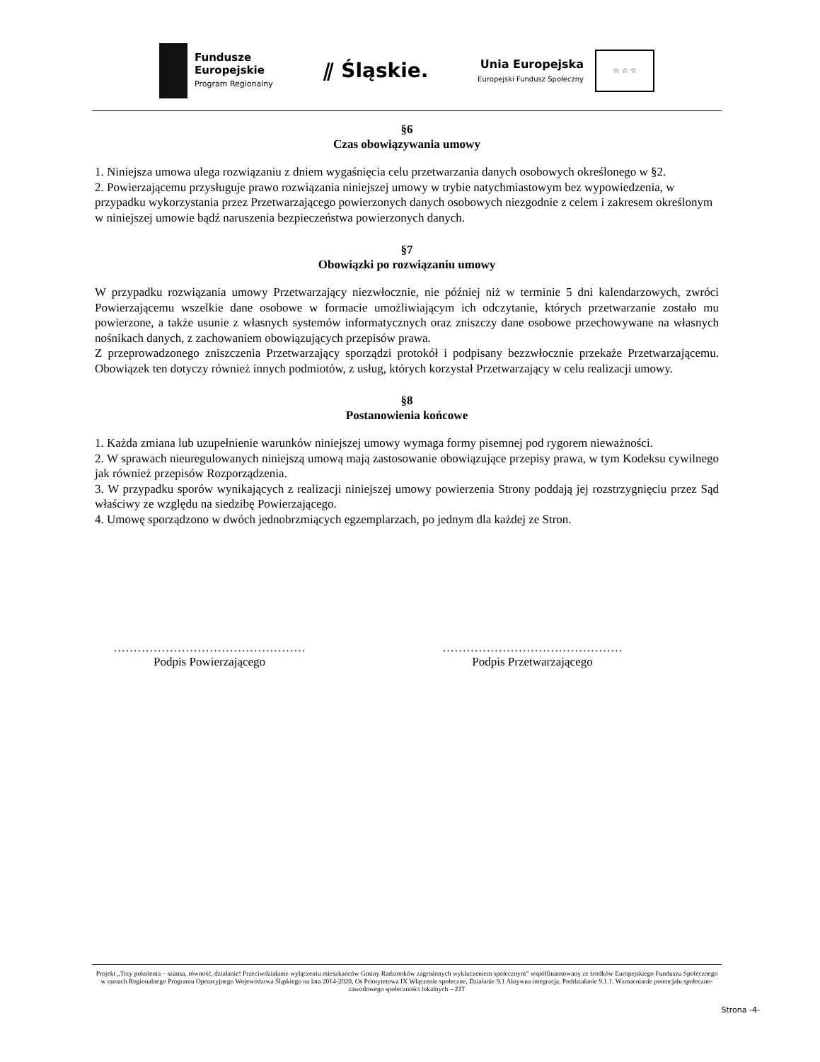Fundusze
Europejskie
Program Regionalny
⫽ Śląskie.
Unia Europejska
Europejski Fundusz Społeczny
☆ ☆ ☆
§6
Czas obowiązywania umowy
1. Niniejsza umowa ulega rozwiązaniu z dniem wygaśnięcia celu przetwarzania danych osobowych określonego w §2.
2. Powierzającemu przysługuje prawo rozwiązania niniejszej umowy w trybie natychmiastowym bez wypowiedzenia, w przypadku wykorzystania przez Przetwarzającego powierzonych danych osobowych niezgodnie z celem i zakresem określonym w niniejszej umowie bądź naruszenia bezpieczeństwa powierzonych danych.
§7
Obowiązki po rozwiązaniu umowy
W przypadku rozwiązania umowy Przetwarzający niezwłocznie, nie później niż w terminie 5 dni kalendarzowych, zwróci Powierzającemu wszelkie dane osobowe w formacie umożliwiającym ich odczytanie, których przetwarzanie zostało mu powierzone, a także usunie z własnych systemów informatycznych oraz zniszczy dane osobowe przechowywane na własnych nośnikach danych, z zachowaniem obowiązujących przepisów prawa.
Z przeprowadzonego zniszczenia Przetwarzający sporządzi protokół i podpisany bezzwłocznie przekaże Przetwarzającemu. Obowiązek ten dotyczy również innych podmiotów, z usług, których korzystał Przetwarzający w celu realizacji umowy.
§8
Postanowienia końcowe
1. Każda zmiana lub uzupełnienie warunków niniejszej umowy wymaga formy pisemnej pod rygorem nieważności.
2. W sprawach nieuregulowanych niniejszą umową mają zastosowanie obowiązujące przepisy prawa, w tym Kodeksu cywilnego jak również przepisów Rozporządzenia.
3. W przypadku sporów wynikających z realizacji niniejszej umowy powierzenia Strony poddają jej rozstrzygnięciu przez Sąd właściwy ze względu na siedzibę Powierzającego.
4. Umowę sporządzono w dwóch jednobrzmiących egzemplarzach, po jednym dla każdej ze Stron.
…………………………………………
Podpis Powierzającego
………………………………………
Podpis Przetwarzającego
Projekt „Trzy pokolenia – szansa, równość, działanie! Przeciwdziałanie wyłączeniu mieszkańców Gminy Radzionków zagrożonych wykluczeniem społecznym” współfinansowany ze środków Europejskiego Funduszu Społecznego w ramach Regionalnego Programu Operacyjnego Województwa Śląskiego na lata 2014-2020, Oś Priorytetowa IX Włączenie społeczne, Działanie 9.1 Aktywna integracja, Poddziałanie 9.1.1. Wzmacnianie potencjału społeczno-zawodowego społeczności lokalnych – ZIT
Strona -4-